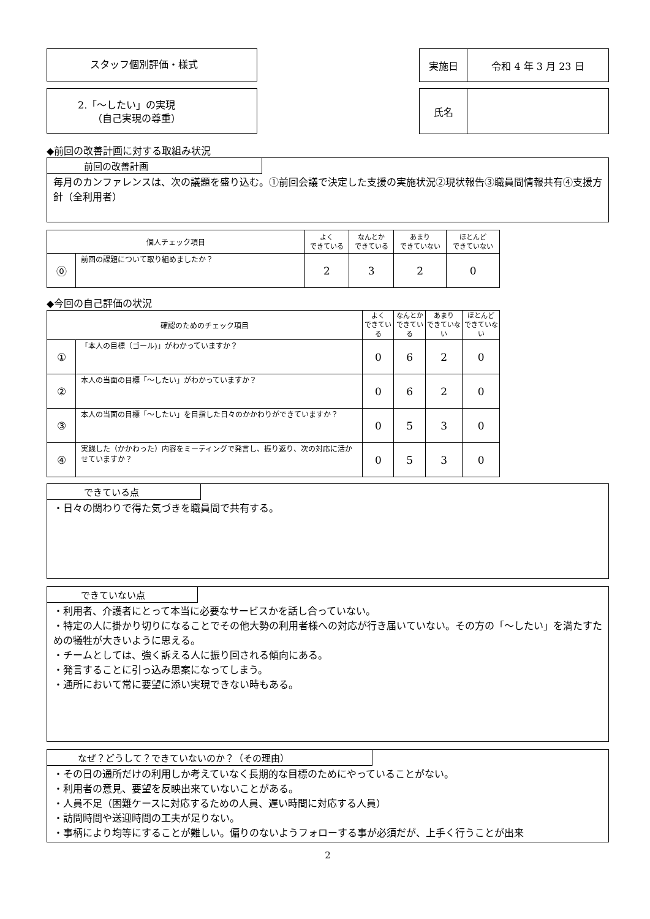スタッフ個別評価・様式
2.「～したい」の実現
　　（自己実現の尊重）
| 実施日 | 令和 4 年 3 月 23 日 |
| 氏名 | |
◆前回の改善計画に対する取組み状況
前回の改善計画
毎月のカンファレンスは、次の議題を盛り込む。①前回会議で決定した支援の実施状況②現状報告③職員間情報共有④支援方針（全利用者）
| 個人チェック項目 | | よく できている | なんとか できている | あまり できていない | ほとんど できていない |
| ⓪ | 前回の課題について取り組めましたか？ | 2 | 3 | 2 | 0 |
◆今回の自己評価の状況
| 確認のためのチェック項目 | | よく できている | なんとか できている | あまり できていない | ほとんど できていない |
| ① | 「本人の目標（ゴール)」がわかっていますか？ | 0 | 6 | 2 | 0 |
| ② | 本人の当面の目標「～したい」がわかっていますか？ | 0 | 6 | 2 | 0 |
| ③ | 本人の当面の目標「～したい」を目指した日々のかかわりができていますか？ | 0 | 5 | 3 | 0 |
| ④ | 実践した（かかわった）内容をミーティングで発言し、振り返り、次の対応に活かせていますか？ | 0 | 5 | 3 | 0 |
できている点
・日々の関わりで得た気づきを職員間で共有する。
できていない点
・利用者、介護者にとって本当に必要なサービスかを話し合っていない。
・特定の人に掛かり切りになることでその他大勢の利用者様への対応が行き届いていない。その方の「～したい」を満たすための犠牲が大きいように思える。
・チームとしては、強く訴える人に振り回される傾向にある。
・発言することに引っ込み思案になってしまう。
・通所において常に要望に添い実現できない時もある。
なぜ？どうして？できていないのか？（その理由）
・その日の通所だけの利用しか考えていなく長期的な目標のためにやっていることがない。
・利用者の意見、要望を反映出来ていないことがある。
・人員不足（困難ケースに対応するための人員、遅い時間に対応する人員）
・訪問時間や送迎時間の工夫が足りない。
・事柄により均等にすることが難しい。偏りのないようフォローする事が必須だが、上手く行うことが出来
2